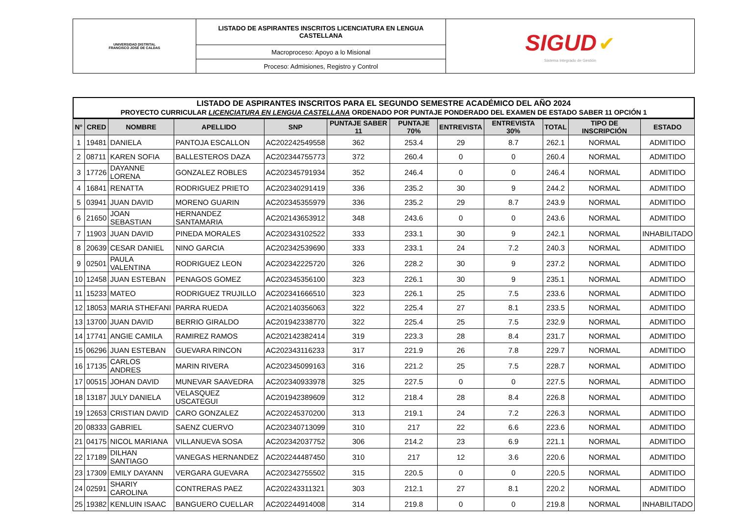| UNIVERSIDAD DISTRITAL FRANCISCO JOSÉ DE CALDAS | LISTADO DE ASPIRANTES INSCRITOS LICENCIATURA EN LENGUA CASTELLANA | SIGUD ✔ Sistema Integrado de Gestión |
| | Macroproceso: Apoyo a lo Misional | |
| | Proceso: Admisiones, Registro y Control | |
LISTADO DE ASPIRANTES INSCRITOS PARA EL SEGUNDO SEMESTRE ACADÉMICO DEL AÑO 2024
PROYECTO CURRICULAR LICENCIATURA EN LENGUA CASTELLANA ORDENADO POR PUNTAJE PONDERADO DEL EXAMEN DE ESTADO SABER 11 OPCIÓN 1
| N° | CRED | NOMBRE | APELLIDO | SNP | PUNTAJE SABER 11 | PUNTAJE 70% | ENTREVISTA | ENTREVISTA 30% | TOTAL | TIPO DE INSCRIPCIÓN | ESTADO |
| --- | --- | --- | --- | --- | --- | --- | --- | --- | --- | --- | --- |
| 1 | 19481 | DANIELA | PANTOJA ESCALLON | AC202242549558 | 362 | 253.4 | 29 | 8.7 | 262.1 | NORMAL | ADMITIDO |
| 2 | 08711 | KAREN SOFIA | BALLESTEROS DAZA | AC202344755773 | 372 | 260.4 | 0 | 0 | 260.4 | NORMAL | ADMITIDO |
| 3 | 17726 | DAYANNE LORENA | GONZALEZ ROBLES | AC202345791934 | 352 | 246.4 | 0 | 0 | 246.4 | NORMAL | ADMITIDO |
| 4 | 16841 | RENATTA | RODRIGUEZ PRIETO | AC202340291419 | 336 | 235.2 | 30 | 9 | 244.2 | NORMAL | ADMITIDO |
| 5 | 03941 | JUAN DAVID | MORENO GUARIN | AC202345355979 | 336 | 235.2 | 29 | 8.7 | 243.9 | NORMAL | ADMITIDO |
| 6 | 21650 | JOAN SEBASTIAN | HERNANDEZ SANTAMARIA | AC202143653912 | 348 | 243.6 | 0 | 0 | 243.6 | NORMAL | ADMITIDO |
| 7 | 11903 | JUAN DAVID | PINEDA MORALES | AC202343102522 | 333 | 233.1 | 30 | 9 | 242.1 | NORMAL | INHABILITADO |
| 8 | 20639 | CESAR DANIEL | NINO GARCIA | AC202342539690 | 333 | 233.1 | 24 | 7.2 | 240.3 | NORMAL | ADMITIDO |
| 9 | 02501 | PAULA VALENTINA | RODRIGUEZ LEON | AC202342225720 | 326 | 228.2 | 30 | 9 | 237.2 | NORMAL | ADMITIDO |
| 10 | 12458 | JUAN ESTEBAN | PENAGOS GOMEZ | AC202345356100 | 323 | 226.1 | 30 | 9 | 235.1 | NORMAL | ADMITIDO |
| 11 | 15233 | MATEO | RODRIGUEZ TRUJILLO | AC202341666510 | 323 | 226.1 | 25 | 7.5 | 233.6 | NORMAL | ADMITIDO |
| 12 | 18053 | MARIA STHEFANI | PARRA RUEDA | AC202140356063 | 322 | 225.4 | 27 | 8.1 | 233.5 | NORMAL | ADMITIDO |
| 13 | 13700 | JUAN DAVID | BERRIO GIRALDO | AC201942338770 | 322 | 225.4 | 25 | 7.5 | 232.9 | NORMAL | ADMITIDO |
| 14 | 17741 | ANGIE CAMILA | RAMIREZ RAMOS | AC202142382414 | 319 | 223.3 | 28 | 8.4 | 231.7 | NORMAL | ADMITIDO |
| 15 | 06296 | JUAN ESTEBAN | GUEVARA RINCON | AC202343116233 | 317 | 221.9 | 26 | 7.8 | 229.7 | NORMAL | ADMITIDO |
| 16 | 17135 | CARLOS ANDRES | MARIN RIVERA | AC202345099163 | 316 | 221.2 | 25 | 7.5 | 228.7 | NORMAL | ADMITIDO |
| 17 | 00515 | JOHAN DAVID | MUNEVAR SAAVEDRA | AC202340933978 | 325 | 227.5 | 0 | 0 | 227.5 | NORMAL | ADMITIDO |
| 18 | 13187 | JULY DANIELA | VELASQUEZ USCATEGUI | AC201942389609 | 312 | 218.4 | 28 | 8.4 | 226.8 | NORMAL | ADMITIDO |
| 19 | 12653 | CRISTIAN DAVID | CARO GONZALEZ | AC202245370200 | 313 | 219.1 | 24 | 7.2 | 226.3 | NORMAL | ADMITIDO |
| 20 | 08333 | GABRIEL | SAENZ CUERVO | AC202340713099 | 310 | 217 | 22 | 6.6 | 223.6 | NORMAL | ADMITIDO |
| 21 | 04175 | NICOL MARIANA | VILLANUEVA SOSA | AC202342037752 | 306 | 214.2 | 23 | 6.9 | 221.1 | NORMAL | ADMITIDO |
| 22 | 17189 | DILHAN SANTIAGO | VANEGAS HERNANDEZ | AC202244487450 | 310 | 217 | 12 | 3.6 | 220.6 | NORMAL | ADMITIDO |
| 23 | 17309 | EMILY DAYANN | VERGARA GUEVARA | AC202342755502 | 315 | 220.5 | 0 | 0 | 220.5 | NORMAL | ADMITIDO |
| 24 | 02591 | SHARIY CAROLINA | CONTRERAS PAEZ | AC202243311321 | 303 | 212.1 | 27 | 8.1 | 220.2 | NORMAL | ADMITIDO |
| 25 | 19382 | KENLUIN ISAAC | BANGUERO CUELLAR | AC202244914008 | 314 | 219.8 | 0 | 0 | 219.8 | NORMAL | INHABILITADO |